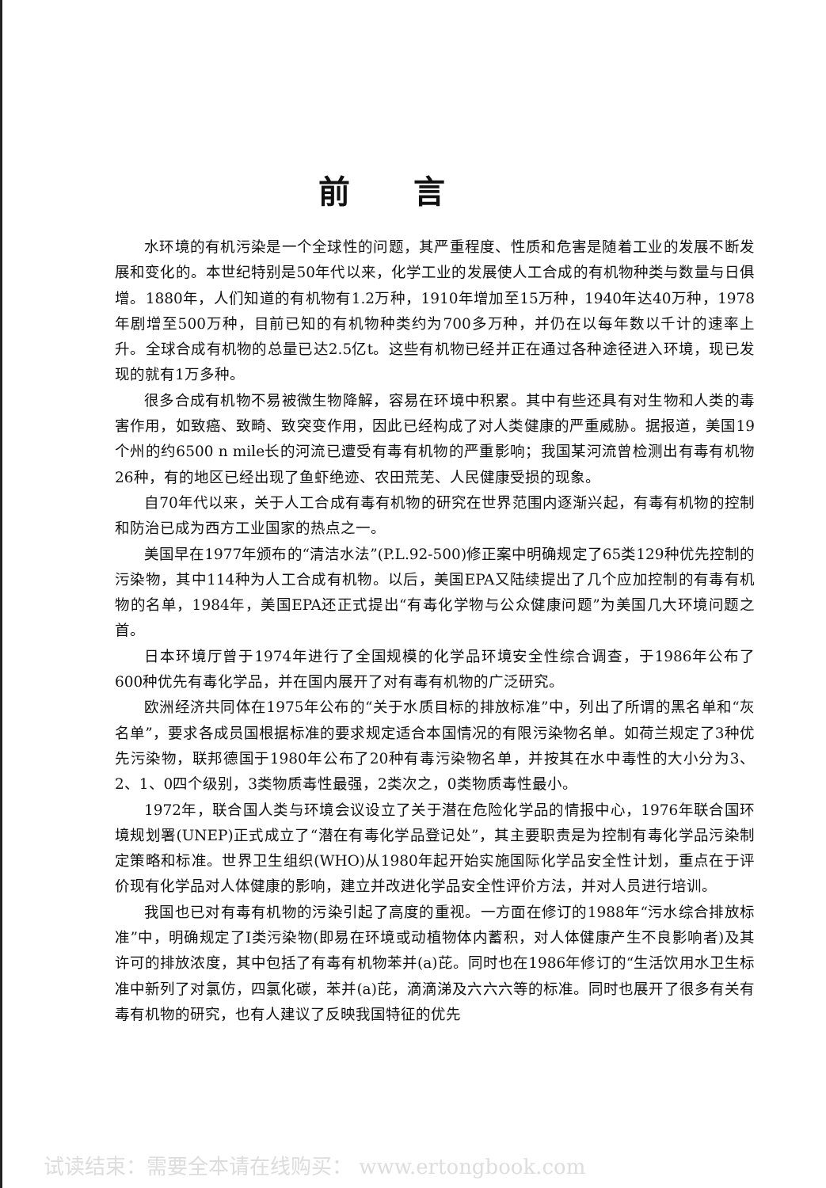前言
水环境的有机污染是一个全球性的问题，其严重程度、性质和危害是随着工业的发展不断发展和变化的。本世纪特别是50年代以来，化学工业的发展使人工合成的有机物种类与数量与日俱增。1880年，人们知道的有机物有1.2万种，1910年增加至15万种，1940年达40万种，1978年剧增至500万种，目前已知的有机物种类约为700多万种，并仍在以每年数以千计的速率上升。全球合成有机物的总量已达2.5亿t。这些有机物已经并正在通过各种途径进入环境，现已发现的就有1万多种。
很多合成有机物不易被微生物降解，容易在环境中积累。其中有些还具有对生物和人类的毒害作用，如致癌、致畸、致突变作用，因此已经构成了对人类健康的严重威胁。据报道，美国19个州的约6500 n mile长的河流已遭受有毒有机物的严重影响；我国某河流曾检测出有毒有机物26种，有的地区已经出现了鱼虾绝迹、农田荒芜、人民健康受损的现象。
自70年代以来，关于人工合成有毒有机物的研究在世界范围内逐渐兴起，有毒有机物的控制和防治已成为西方工业国家的热点之一。
美国早在1977年颁布的“清洁水法”(P.L.92-500)修正案中明确规定了65类129种优先控制的污染物，其中114种为人工合成有机物。以后，美国EPA又陆续提出了几个应加控制的有毒有机物的名单，1984年，美国EPA还正式提出“有毒化学物与公众健康问题”为美国几大环境问题之首。
日本环境厅曾于1974年进行了全国规模的化学品环境安全性综合调查，于1986年公布了600种优先有毒化学品，并在国内展开了对有毒有机物的广泛研究。
欧洲经济共同体在1975年公布的“关于水质目标的排放标准”中，列出了所谓的黑名单和“灰名单”，要求各成员国根据标准的要求规定适合本国情况的有限污染物名单。如荷兰规定了3种优先污染物，联邦德国于1980年公布了20种有毒污染物名单，并按其在水中毒性的大小分为3、2、1、0四个级别，3类物质毒性最强，2类次之，0类物质毒性最小。
1972年，联合国人类与环境会议设立了关于潜在危险化学品的情报中心，1976年联合国环境规划署(UNEP)正式成立了“潜在有毒化学品登记处”，其主要职责是为控制有毒化学品污染制定策略和标准。世界卫生组织(WHO)从1980年起开始实施国际化学品安全性计划，重点在于评价现有化学品对人体健康的影响，建立并改进化学品安全性评价方法，并对人员进行培训。
我国也已对有毒有机物的污染引起了高度的重视。一方面在修订的1988年“污水综合排放标准”中，明确规定了I类污染物(即易在环境或动植物体内蓄积，对人体健康产生不良影响者)及其许可的排放浓度，其中包括了有毒有机物苯并(a)芘。同时也在1986年修订的“生活饮用水卫生标准中新列了对氯仿，四氯化碳，苯并(a)芘，滴滴涕及六六六等的标准。同时也展开了很多有关有毒有机物的研究，也有人建议了反映我国特征的优先
试读结束：需要全本请在线购买： www.ertongbook.com